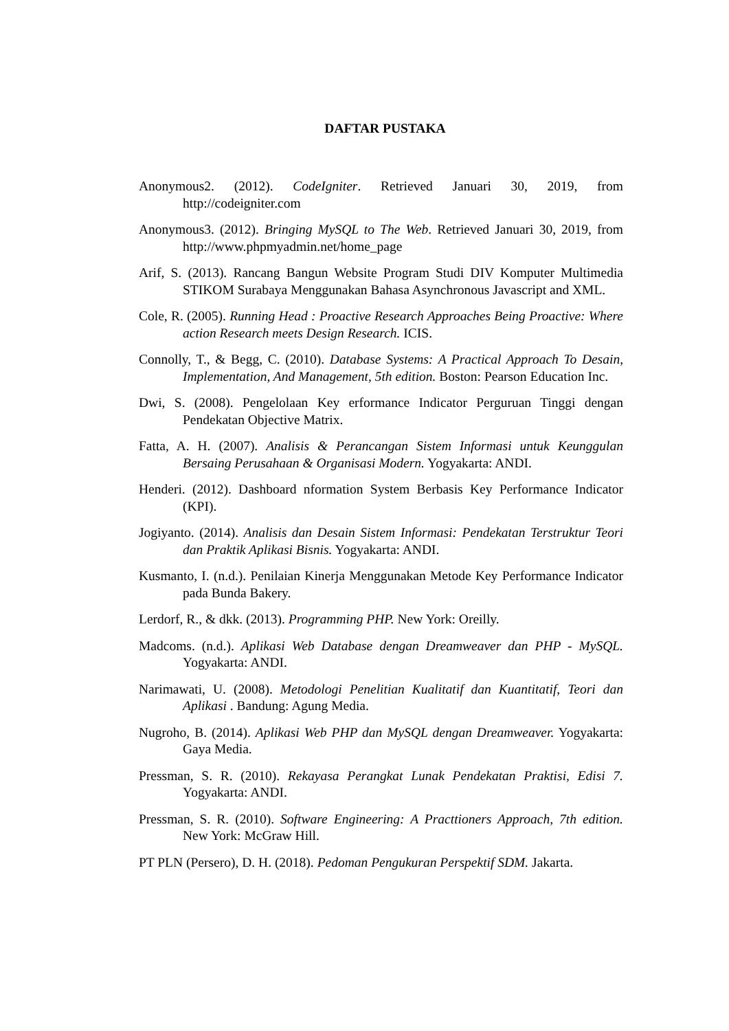DAFTAR PUSTAKA
Anonymous2. (2012). CodeIgniter. Retrieved Januari 30, 2019, from http://codeigniter.com
Anonymous3. (2012). Bringing MySQL to The Web. Retrieved Januari 30, 2019, from http://www.phpmyadmin.net/home_page
Arif, S. (2013). Rancang Bangun Website Program Studi DIV Komputer Multimedia STIKOM Surabaya Menggunakan Bahasa Asynchronous Javascript and XML.
Cole, R. (2005). Running Head : Proactive Research Approaches Being Proactive: Where action Research meets Design Research. ICIS.
Connolly, T., & Begg, C. (2010). Database Systems: A Practical Approach To Desain, Implementation, And Management, 5th edition. Boston: Pearson Education Inc.
Dwi, S. (2008). Pengelolaan Key erformance Indicator Perguruan Tinggi dengan Pendekatan Objective Matrix.
Fatta, A. H. (2007). Analisis & Perancangan Sistem Informasi untuk Keunggulan Bersaing Perusahaan & Organisasi Modern. Yogyakarta: ANDI.
Henderi. (2012). Dashboard nformation System Berbasis Key Performance Indicator (KPI).
Jogiyanto. (2014). Analisis dan Desain Sistem Informasi: Pendekatan Terstruktur Teori dan Praktik Aplikasi Bisnis. Yogyakarta: ANDI.
Kusmanto, I. (n.d.). Penilaian Kinerja Menggunakan Metode Key Performance Indicator pada Bunda Bakery.
Lerdorf, R., & dkk. (2013). Programming PHP. New York: Oreilly.
Madcoms. (n.d.). Aplikasi Web Database dengan Dreamweaver dan PHP - MySQL. Yogyakarta: ANDI.
Narimawati, U. (2008). Metodologi Penelitian Kualitatif dan Kuantitatif, Teori dan Aplikasi . Bandung: Agung Media.
Nugroho, B. (2014). Aplikasi Web PHP dan MySQL dengan Dreamweaver. Yogyakarta: Gaya Media.
Pressman, S. R. (2010). Rekayasa Perangkat Lunak Pendekatan Praktisi, Edisi 7. Yogyakarta: ANDI.
Pressman, S. R. (2010). Software Engineering: A Practtioners Approach, 7th edition. New York: McGraw Hill.
PT PLN (Persero), D. H. (2018). Pedoman Pengukuran Perspektif SDM. Jakarta.